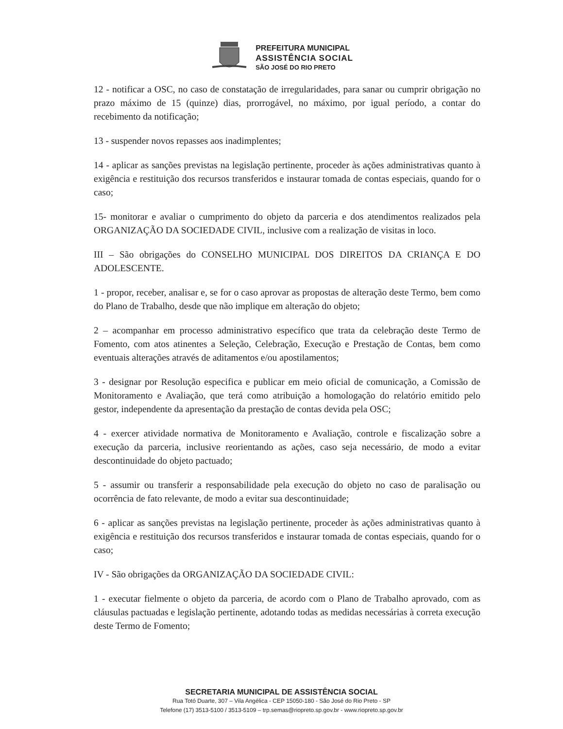PREFEITURA MUNICIPAL
ASSISTÊNCIA SOCIAL
SÃO JOSÉ DO RIO PRETO
12 - notificar a OSC, no caso de constatação de irregularidades, para sanar ou cumprir obrigação no prazo máximo de 15 (quinze) dias, prorrogável, no máximo, por igual período, a contar do recebimento da notificação;
13 - suspender novos repasses aos inadimplentes;
14 - aplicar as sanções previstas na legislação pertinente, proceder às ações administrativas quanto à exigência e restituição dos recursos transferidos e instaurar tomada de contas especiais, quando for o caso;
15- monitorar e avaliar o cumprimento do objeto da parceria e dos atendimentos realizados pela ORGANIZAÇÃO DA SOCIEDADE CIVIL, inclusive com a realização de visitas in loco.
III – São obrigações do CONSELHO MUNICIPAL DOS DIREITOS DA CRIANÇA E DO ADOLESCENTE.
1 - propor, receber, analisar e, se for o caso aprovar as propostas de alteração deste Termo, bem como do Plano de Trabalho, desde que não implique em alteração do objeto;
2 – acompanhar em processo administrativo específico que trata da celebração deste Termo de Fomento, com atos atinentes a Seleção, Celebração, Execução e Prestação de Contas, bem como eventuais alterações através de aditamentos e/ou apostilamentos;
3 - designar por Resolução especifica e publicar em meio oficial de comunicação, a Comissão de Monitoramento e Avaliação, que terá como atribuição a homologação do relatório emitido pelo gestor, independente da apresentação da prestação de contas devida pela OSC;
4 - exercer atividade normativa de Monitoramento e Avaliação, controle e fiscalização sobre a execução da parceria, inclusive reorientando as ações, caso seja necessário, de modo a evitar descontinuidade do objeto pactuado;
5 - assumir ou transferir a responsabilidade pela execução do objeto no caso de paralisação ou ocorrência de fato relevante, de modo a evitar sua descontinuidade;
6 - aplicar as sanções previstas na legislação pertinente, proceder às ações administrativas quanto à exigência e restituição dos recursos transferidos e instaurar tomada de contas especiais, quando for o caso;
IV - São obrigações da ORGANIZAÇÃO DA SOCIEDADE CIVIL:
1 - executar fielmente o objeto da parceria, de acordo com o Plano de Trabalho aprovado, com as cláusulas pactuadas e legislação pertinente, adotando todas as medidas necessárias à correta execução deste Termo de Fomento;
SECRETARIA MUNICIPAL DE ASSISTÊNCIA SOCIAL
Rua Totó Duarte, 307 – Vila Angélica - CEP 15050-180 - São José do Rio Preto - SP
Telefone (17) 3513-5100 / 3513-5109 – trp.semas@riopreto.sp.gov.br - www.riopreto.sp.gov.br